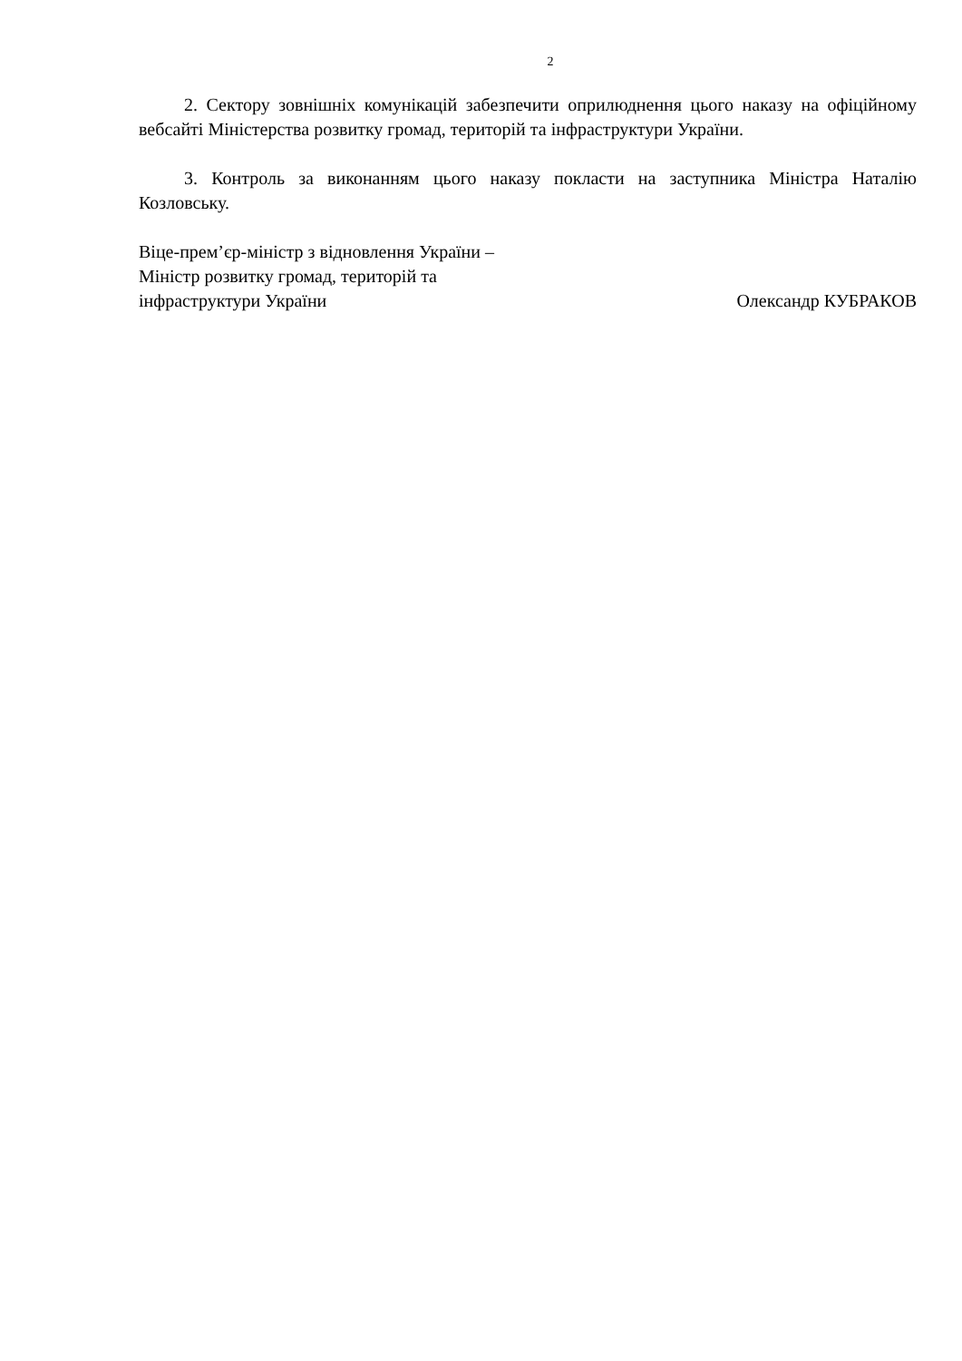2
2. Сектору зовнішніх комунікацій забезпечити оприлюднення цього наказу на офіційному вебсайті Міністерства розвитку громад, територій та інфраструктури України.
3. Контроль за виконанням цього наказу покласти на заступника Міністра Наталію Козловську.
Віце-прем’єр-міністр з відновлення України –
Міністр розвитку громад, територій та
інфраструктури України
Олександр КУБРАКОВ